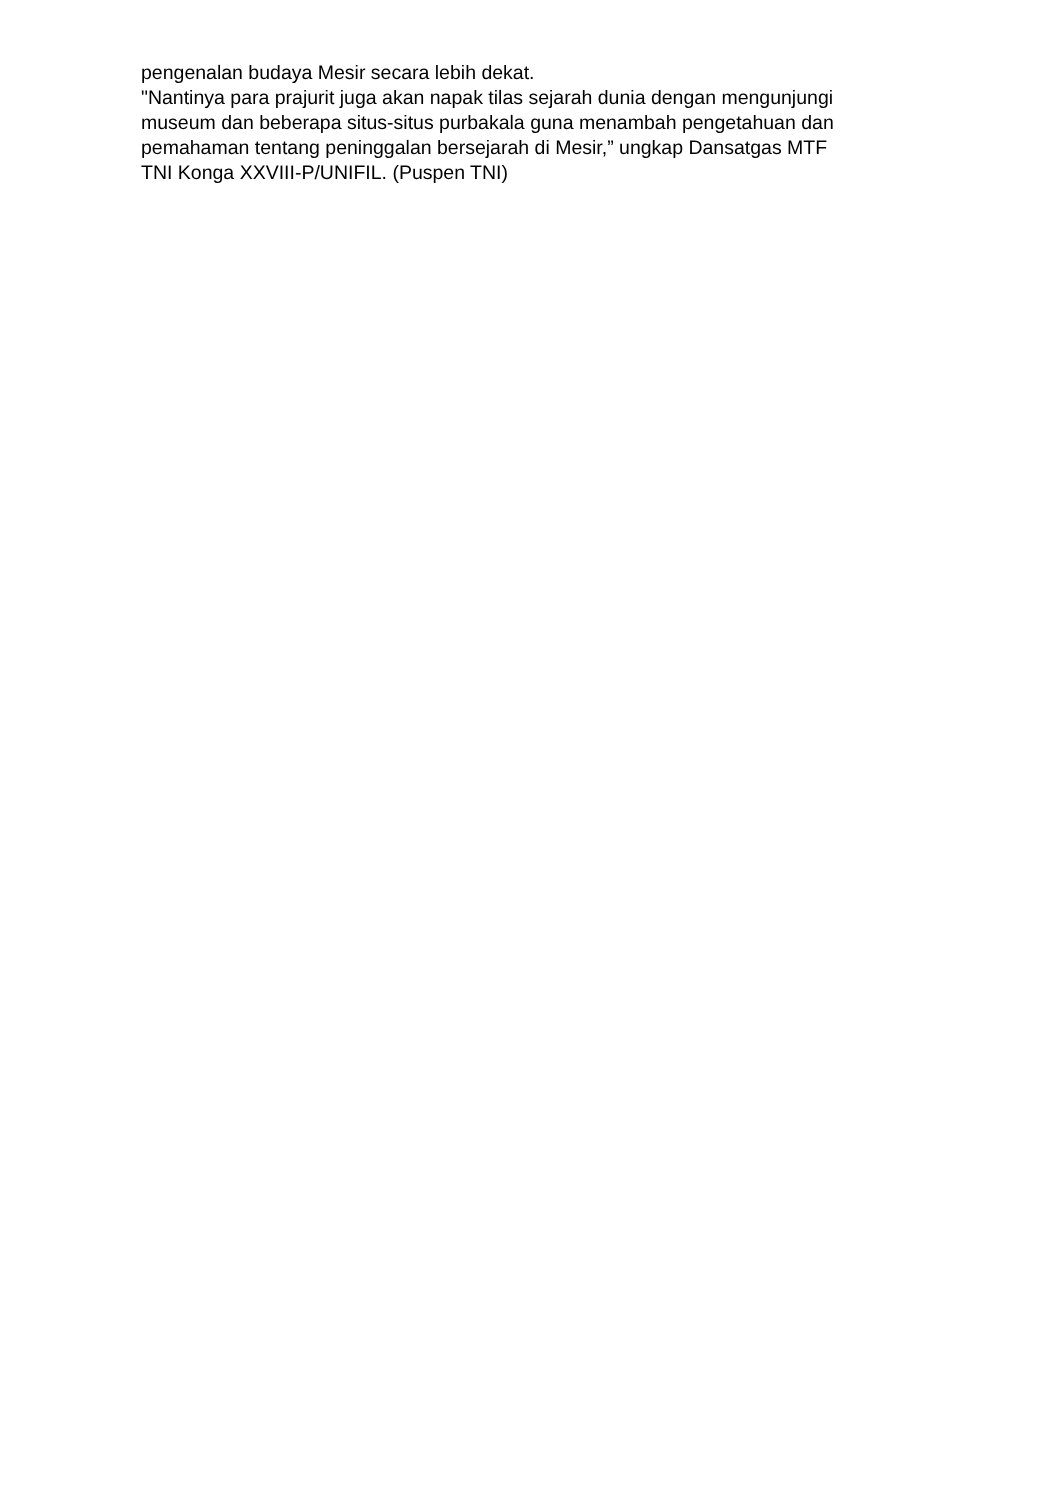pengenalan budaya Mesir secara lebih dekat.
"Nantinya para prajurit juga akan napak tilas sejarah dunia dengan mengunjungi
museum dan beberapa situs-situs purbakala guna menambah pengetahuan dan
pemahaman tentang peninggalan bersejarah di Mesir,” ungkap Dansatgas MTF
TNI Konga XXVIII-P/UNIFIL. (Puspen TNI)